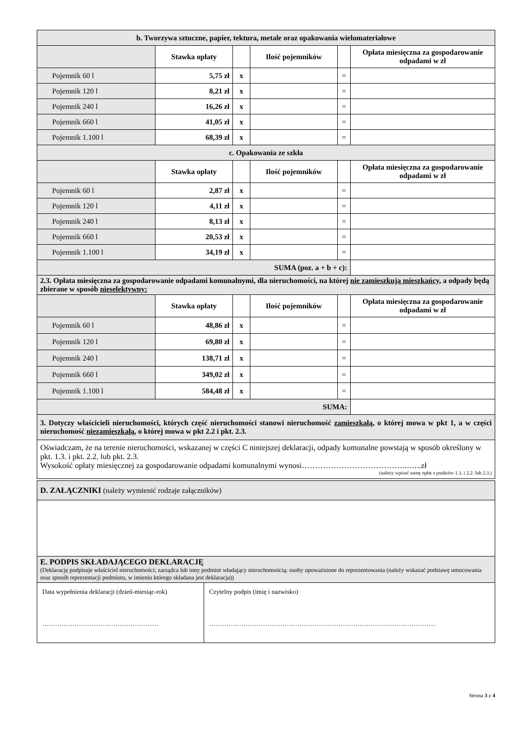| b. Tworzywa sztuczne, papier, tektura, metale oraz opakowania wielomateriałowe | | | | | |
| | Stawka opłaty | | Ilość pojemników | | Opłata miesięczna za gospodarowanie odpadami w zł |
| Pojemnik 60 l | 5,75 zł | x | | = | |
| Pojemnik 120 l | 8,21 zł | x | | = | |
| Pojemnik 240 l | 16,26 zł | x | | = | |
| Pojemnik 660 l | 41,05 zł | x | | = | |
| Pojemnik 1.100 l | 68,39 zł | x | | = | |
| c. Opakowania ze szkła | | | | | |
| | Stawka opłaty | | Ilość pojemników | | Opłata miesięczna za gospodarowanie odpadami w zł |
| Pojemnik 60 l | 2,87 zł | x | | = | |
| Pojemnik 120 l | 4,11 zł | x | | = | |
| Pojemnik 240 l | 8,13 zł | x | | = | |
| Pojemnik 660 l | 20,53 zł | x | | = | |
| Pojemnik 1.100 l | 34,19 zł | x | | = | |
| SUMA (poz. a + b + c): | | | | | |
| 2.3. Opłata miesięczna za gospodarowanie odpadami komunalnymi, dla nieruchomości, na której nie zamieszkują mieszkańcy , a odpady będą zbierane w sposób nieselektywny: | | | | | |
| | Stawka opłaty | | Ilość pojemników | | Opłata miesięczna za gospodarowanie odpadami w zł |
| Pojemnik 60 l | 48,86 zł | x | | = | |
| Pojemnik 120 l | 69,80 zł | x | | = | |
| Pojemnik 240 l | 138,71 zł | x | | = | |
| Pojemnik 660 l | 349,02 zł | x | | = | |
| Pojemnik 1.100 l | 584,48 zł | x | | = | |
| SUMA: | | | | | |
| 3. Dotyczy właścicieli nieruchomości, których część nieruchomości stanowi nieruchomość zamieszkałą , o której mowa w pkt 1, a w części nieruchomość niezamieszkałą , o której mowa w pkt 2.2 i pkt. 2.3. | | | | | |
| Oświadczam, że na terenie nieruchomości, wskazanej w części C niniejszej deklaracji, odpady komunalne powstają w sposób określony w pkt. 1.3. i pkt. 2.2. lub pkt. 2.3. Wysokość opłaty miesięcznej za gospodarowanie odpadami komunalnymi wynosi…………………………………..…..zł (należy wpisać sumę opłat z punktów 1.3. i 2.2. lub 2.3.) | | | | | |
| D. ZAŁĄCZNIKI (należy wymienić rodzaje załączników) | |
| E. PODPIS SKŁADAJĄCEGO DEKLARACJĘ (Deklarację podpisuje właściciel nieruchomości; zarządca lub inny podmiot władający nieruchomością; osoby upoważnione do reprezentowania (należy wskazać podstawę umocowania oraz sposób reprezentacji podmiotu, w imieniu którego składana jest deklaracja)) | |
| Data wypełnienia deklaracji (dzień-miesiąc-rok) ……………………………………………… | Czytelny podpis (imię i nazwisko) …………………………………………………………………………………………… |
Strona 3 z 4